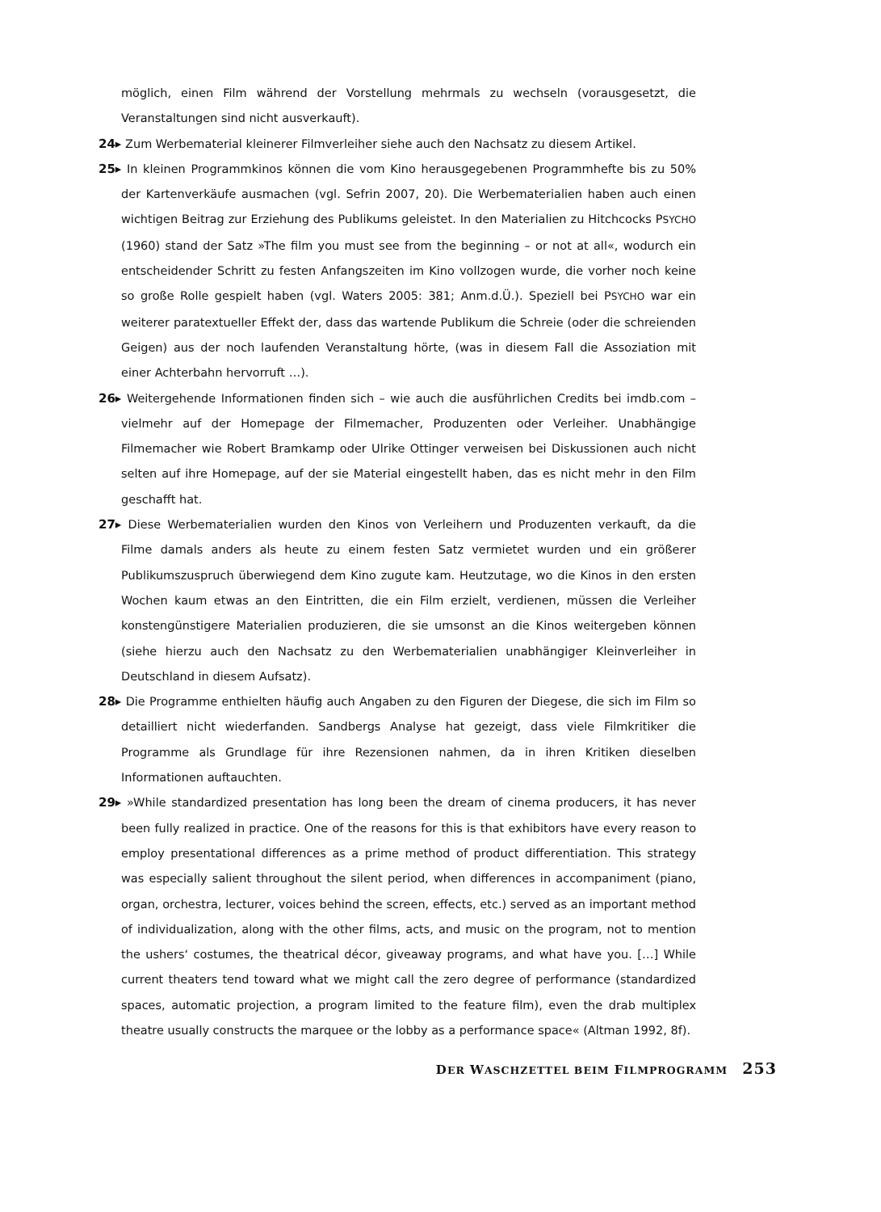möglich, einen Film während der Vorstellung mehrmals zu wechseln (vorausgesetzt, die Veranstaltungen sind nicht ausverkauft).
24▸ Zum Werbematerial kleinerer Filmverleiher siehe auch den Nachsatz zu diesem Artikel.
25▸ In kleinen Programmkinos können die vom Kino herausgegebenen Programmhefte bis zu 50% der Kartenverkäufe ausmachen (vgl. Sefrin 2007, 20). Die Werbematerialien haben auch einen wichtigen Beitrag zur Erziehung des Publikums geleistet. In den Materialien zu Hitchcocks PSYCHO (1960) stand der Satz »The film you must see from the beginning – or not at all«, wodurch ein entscheidender Schritt zu festen Anfangszeiten im Kino vollzogen wurde, die vorher noch keine so große Rolle gespielt haben (vgl. Waters 2005: 381; Anm.d.Ü.). Speziell bei PSYCHO war ein weiterer paratextueller Effekt der, dass das wartende Publikum die Schreie (oder die schreienden Geigen) aus der noch laufenden Veranstaltung hörte, (was in diesem Fall die Assoziation mit einer Achterbahn hervorruft …).
26▸ Weitergehende Informationen finden sich – wie auch die ausführlichen Credits bei imdb.com – vielmehr auf der Homepage der Filmemacher, Produzenten oder Verleiher. Unabhängige Filmemacher wie Robert Bramkamp oder Ulrike Ottinger verweisen bei Diskussionen auch nicht selten auf ihre Homepage, auf der sie Material eingestellt haben, das es nicht mehr in den Film geschafft hat.
27▸ Diese Werbematerialien wurden den Kinos von Verleihern und Produzenten verkauft, da die Filme damals anders als heute zu einem festen Satz vermietet wurden und ein größerer Publikumszuspruch überwiegend dem Kino zugute kam. Heutzutage, wo die Kinos in den ersten Wochen kaum etwas an den Eintritten, die ein Film erzielt, verdienen, müssen die Verleiher konstengünstigere Materialien produzieren, die sie umsonst an die Kinos weitergeben können (siehe hierzu auch den Nachsatz zu den Werbematerialien unabhängiger Kleinverleiher in Deutschland in diesem Aufsatz).
28▸ Die Programme enthielten häufig auch Angaben zu den Figuren der Diegese, die sich im Film so detailliert nicht wiederfanden. Sandbergs Analyse hat gezeigt, dass viele Filmkritiker die Programme als Grundlage für ihre Rezensionen nahmen, da in ihren Kritiken dieselben Informationen auftauchten.
29▸ »While standardized presentation has long been the dream of cinema producers, it has never been fully realized in practice. One of the reasons for this is that exhibitors have every reason to employ presentational differences as a prime method of product differentiation. This strategy was especially salient throughout the silent period, when differences in accompaniment (piano, organ, orchestra, lecturer, voices behind the screen, effects, etc.) served as an important method of individualization, along with the other films, acts, and music on the program, not to mention the ushers‘ costumes, the theatrical décor, giveaway programs, and what have you. […] While current theaters tend toward what we might call the zero degree of performance (standardized spaces, automatic projection, a program limited to the feature film), even the drab multiplex theatre usually constructs the marquee or the lobby as a performance space« (Altman 1992, 8f).
DER WASCHZETTEL BEIM FILMPROGRAMM 253